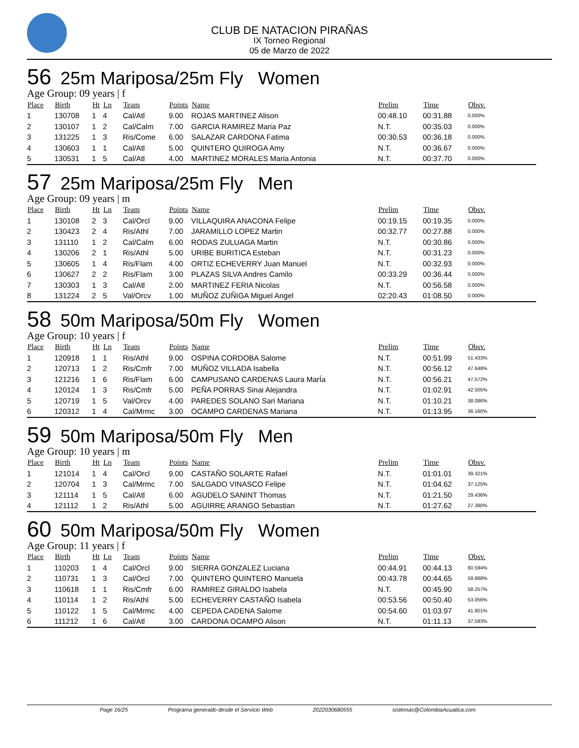CLUB DE NATACION PIRAÑAS
IX Torneo Regional
05 de Marzo de 2022
56 25m Mariposa/25m Fly Women
Age Group: 09 years | f
| Place | Birth | Ht | Ln | Team | Points | Name | Prelim | Time | Obsv. |
| --- | --- | --- | --- | --- | --- | --- | --- | --- | --- |
| 1 | 130708 | 1 | 4 | Cal/Atl | 9.00 | ROJAS MARTINEZ Alison | 00:48.10 | 00:31.88 | 0.000% |
| 2 | 130107 | 1 | 2 | Cal/Calm | 7.00 | GARCIA RAMIREZ Maria Paz | N.T. | 00:35.03 | 0.000% |
| 3 | 131225 | 1 | 3 | Ris/Come | 6.00 | SALAZAR CARDONA Fatima | 00:30.53 | 00:36.18 | 0.000% |
| 4 | 130603 | 1 | 1 | Cal/Atl | 5.00 | QUINTERO QUIROGA Amy | N.T. | 00:36.67 | 0.000% |
| 5 | 130531 | 1 | 5 | Cal/Atl | 4.00 | MARTINEZ MORALES Maria Antonia | N.T. | 00:37.70 | 0.000% |
57 25m Mariposa/25m Fly Men
Age Group: 09 years | m
| Place | Birth | Ht | Ln | Team | Points | Name | Prelim | Time | Obsv. |
| --- | --- | --- | --- | --- | --- | --- | --- | --- | --- |
| 1 | 130108 | 2 | 3 | Cal/Orcl | 9.00 | VILLAQUIRA ANACONA Felipe | 00:19.15 | 00:19.35 | 0.000% |
| 2 | 130423 | 2 | 4 | Ris/Athl | 7.00 | JARAMILLO LOPEZ Martin | 00:32.77 | 00:27.88 | 0.000% |
| 3 | 131110 | 1 | 2 | Cal/Calm | 6.00 | RODAS ZULUAGA Martin | N.T. | 00:30.86 | 0.000% |
| 4 | 130206 | 2 | 1 | Ris/Athl | 5.00 | URIBE BURITICA Esteban | N.T. | 00:31.23 | 0.000% |
| 5 | 130605 | 1 | 4 | Ris/Flam | 4.00 | ORTIZ ECHEVERRY Juan Manuel | N.T. | 00:32.93 | 0.000% |
| 6 | 130627 | 2 | 2 | Ris/Flam | 3.00 | PLAZAS SILVA Andres Camilo | 00:33.29 | 00:36.44 | 0.000% |
| 7 | 130303 | 1 | 3 | Cal/Atl | 2.00 | MARTINEZ FERIA Nicolas | N.T. | 00:56.58 | 0.000% |
| 8 | 131224 | 2 | 5 | Val/Orcv | 1.00 | MUÑOZ ZUÑIGA Miguel Angel | 02:20.43 | 01:08.50 | 0.000% |
58 50m Mariposa/50m Fly Women
Age Group: 10 years | f
| Place | Birth | Ht | Ln | Team | Points | Name | Prelim | Time | Obsv. |
| --- | --- | --- | --- | --- | --- | --- | --- | --- | --- |
| 1 | 120918 | 1 | 1 | Ris/Athl | 9.00 | OSPINA CORDOBA Salome | N.T. | 00:51.99 | 51.433% |
| 2 | 120713 | 1 | 2 | Ris/Cmfr | 7.00 | MUÑOZ VILLADA Isabella | N.T. | 00:56.12 | 47.648% |
| 3 | 121216 | 1 | 6 | Ris/Flam | 6.00 | CAMPUSANO CARDENAS Laura MarÍa | N.T. | 00:56.21 | 47.572% |
| 4 | 120124 | 1 | 3 | Ris/Cmfr | 5.00 | PEÑA PORRAS Sinai Alejandra | N.T. | 01:02.91 | 42.505% |
| 5 | 120719 | 1 | 5 | Val/Orcv | 4.00 | PAREDES SOLANO Sari Mariana | N.T. | 01:10.21 | 38.086% |
| 6 | 120312 | 1 | 4 | Cal/Mrmc | 3.00 | OCAMPO CARDENAS Mariana | N.T. | 01:13.95 | 36.160% |
59 50m Mariposa/50m Fly Men
Age Group: 10 years | m
| Place | Birth | Ht | Ln | Team | Points | Name | Prelim | Time | Obsv. |
| --- | --- | --- | --- | --- | --- | --- | --- | --- | --- |
| 1 | 121014 | 1 | 4 | Cal/Orcl | 9.00 | CASTAÑO SOLARTE Rafael | N.T. | 01:01.01 | 39.321% |
| 2 | 120704 | 1 | 3 | Cal/Mrmc | 7.00 | SALGADO VINASCO Felipe | N.T. | 01:04.62 | 37.125% |
| 3 | 121114 | 1 | 5 | Cal/Atl | 6.00 | AGUDELO SANINT Thomas | N.T. | 01:21.50 | 29.436% |
| 4 | 121112 | 1 | 2 | Ris/Athl | 5.00 | AGUIRRE ARANGO Sebastian | N.T. | 01:27.62 | 27.380% |
60 50m Mariposa/50m Fly Women
Age Group: 11 years | f
| Place | Birth | Ht | Ln | Team | Points | Name | Prelim | Time | Obsv. |
| --- | --- | --- | --- | --- | --- | --- | --- | --- | --- |
| 1 | 110203 | 1 | 4 | Cal/Orcl | 9.00 | SIERRA GONZALEZ Luciana | 00:44.91 | 00:44.13 | 60.594% |
| 2 | 110731 | 1 | 3 | Cal/Orcl | 7.00 | QUINTERO QUINTERO Manuela | 00:43.78 | 00:44.65 | 59.888% |
| 3 | 110618 | 1 | 1 | Ris/Cmfr | 6.00 | RAMIREZ GIRALDO Isabela | N.T. | 00:45.90 | 58.257% |
| 4 | 110114 | 1 | 2 | Ris/Athl | 5.00 | ECHEVERRY CASTAÑO Isabela | 00:53.56 | 00:50.40 | 53.056% |
| 5 | 110122 | 1 | 5 | Cal/Mrmc | 4.00 | CEPEDA CADENA Salome | 00:54.60 | 01:03.97 | 41.801% |
| 6 | 111212 | 1 | 6 | Cal/Atl | 3.00 | CARDONA OCAMPO Alison | N.T. | 01:11.13 | 37.593% |
Page 16/25 Programa generado desde el Servicio Web 2022030680555 sistemas@ColombiaAcuatica.com